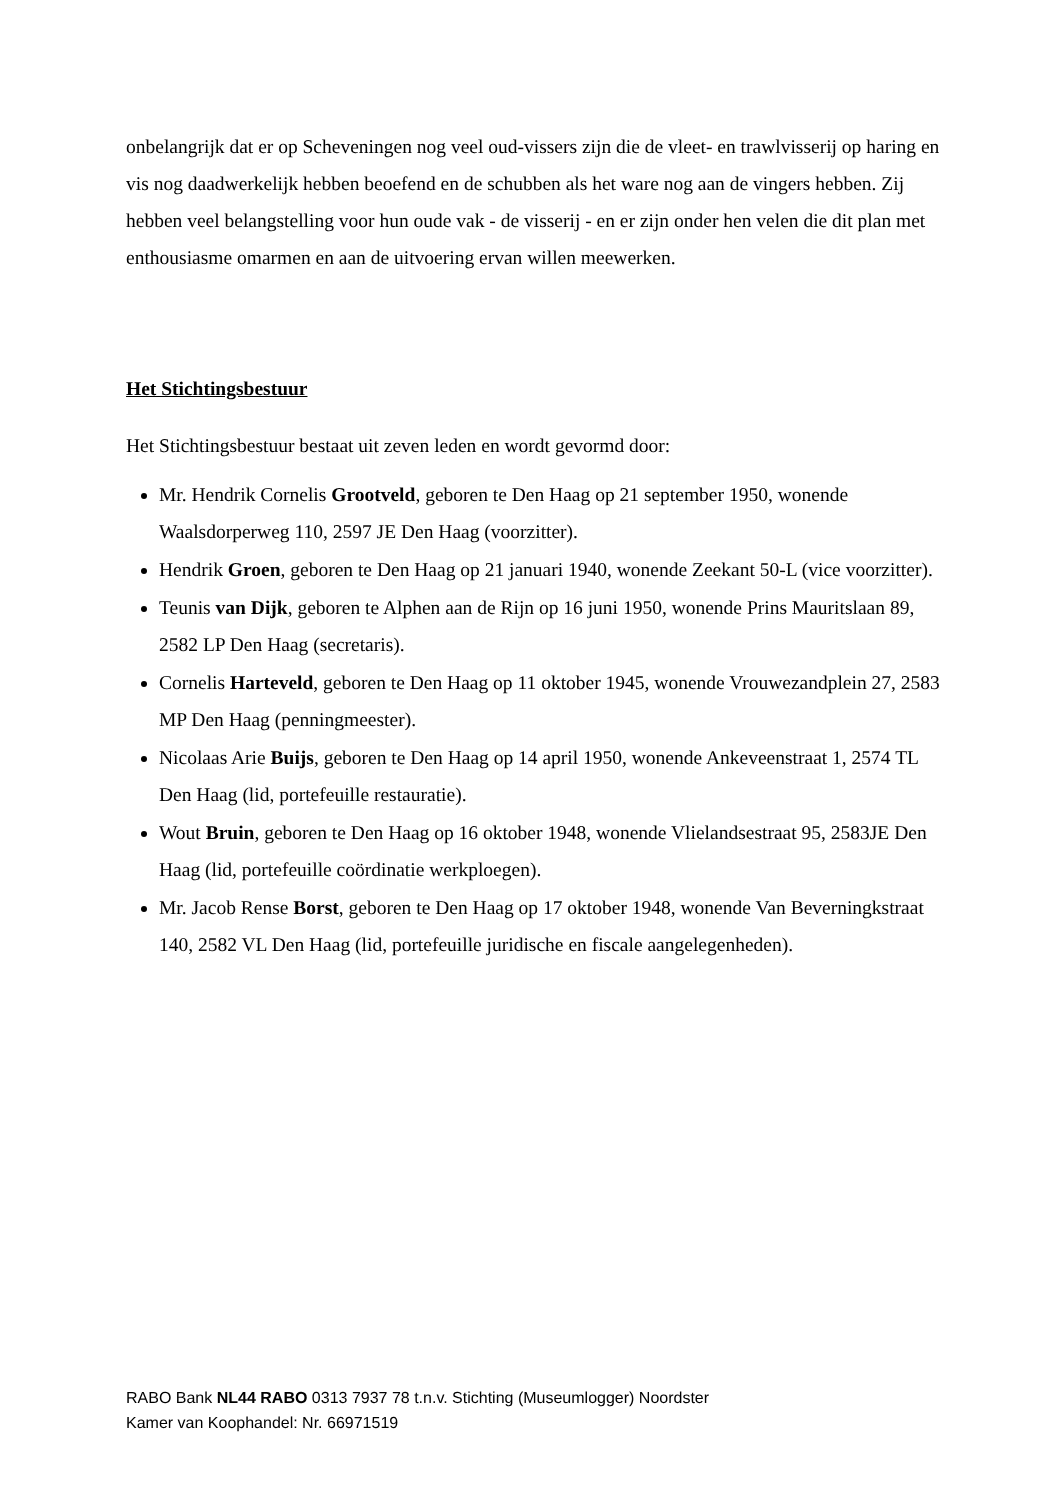onbelangrijk dat er op Scheveningen nog veel oud-vissers zijn die de vleet- en trawlvisserij op haring en vis nog daadwerkelijk hebben beoefend en de schubben als het ware nog aan de vingers hebben. Zij hebben veel belangstelling voor hun oude vak - de visserij - en er zijn onder hen velen die dit plan met enthousiasme omarmen en aan de uitvoering ervan willen meewerken.
Het Stichtingsbestuur
Het Stichtingsbestuur bestaat uit zeven leden en wordt gevormd door:
Mr. Hendrik Cornelis Grootveld, geboren te Den Haag op 21 september 1950, wonende Waalsdorperweg 110, 2597 JE Den Haag (voorzitter).
Hendrik Groen, geboren te Den Haag op 21 januari 1940, wonende Zeekant 50-L (vice voorzitter).
Teunis van Dijk, geboren te Alphen aan de Rijn op 16 juni 1950, wonende Prins Mauritslaan 89, 2582 LP Den Haag (secretaris).
Cornelis Harteveld, geboren te Den Haag op 11 oktober 1945, wonende Vrouwezandplein 27, 2583 MP Den Haag (penningmeester).
Nicolaas Arie Buijs, geboren te Den Haag op 14 april 1950, wonende Ankeveenstraat 1, 2574 TL Den Haag (lid, portefeuille restauratie).
Wout Bruin, geboren te Den Haag op 16 oktober 1948, wonende Vlielandsestraat 95, 2583JE Den Haag (lid, portefeuille coördinatie werkploegen).
Mr. Jacob Rense Borst, geboren te Den Haag op 17 oktober 1948, wonende Van Beverningkstraat 140, 2582 VL Den Haag (lid, portefeuille juridische en fiscale aangelegenheden).
RABO Bank NL44 RABO 0313 7937 78 t.n.v. Stichting (Museumlogger) Noordster
Kamer van Koophandel: Nr. 66971519